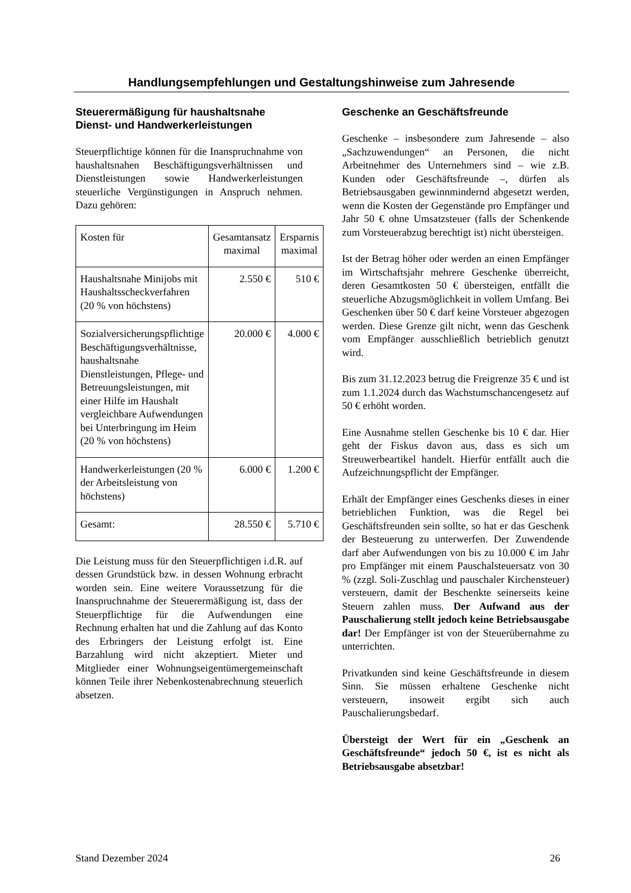Handlungsempfehlungen und Gestaltungshinweise zum Jahresende
Steuerermäßigung für haushaltsnahe Dienst- und Handwerkerleistungen
Steuerpflichtige können für die Inanspruchnahme von haushaltsnahen Beschäftigungsverhältnissen und Dienstleistungen sowie Handwerkerleistungen steuerliche Vergünstigungen in Anspruch nehmen. Dazu gehören:
| Kosten für | Gesamtansatz maximal | Ersparnis maximal |
| Haushaltsnahe Minijobs mit Haushaltsscheckverfahren (20 % von höchstens) | 2.550 € | 510 € |
| Sozialversicherungspflichtige Beschäftigungsverhältnisse, haushaltsnahe Dienstleistungen, Pflege- und Betreuungsleistungen, mit einer Hilfe im Haushalt vergleichbare Aufwendungen bei Unterbringung im Heim (20 % von höchstens) | 20.000 € | 4.000 € |
| Handwerkerleistungen (20 % der Arbeitsleistung von höchstens) | 6.000 € | 1.200 € |
| Gesamt: | 28.550 € | 5.710 € |
Die Leistung muss für den Steuerpflichtigen i.d.R. auf dessen Grundstück bzw. in dessen Wohnung erbracht worden sein. Eine weitere Voraussetzung für die Inanspruchnahme der Steuerermäßigung ist, dass der Steuerpflichtige für die Aufwendungen eine Rechnung erhalten hat und die Zahlung auf das Konto des Erbringers der Leistung erfolgt ist. Eine Barzahlung wird nicht akzeptiert. Mieter und Mitglieder einer Wohnungseigentümergemeinschaft können Teile ihrer Nebenkostenabrechnung steuerlich absetzen.
Geschenke an Geschäftsfreunde
Geschenke – insbesondere zum Jahresende – also „Sachzuwendungen“ an Personen, die nicht Arbeitnehmer des Unternehmers sind – wie z.B. Kunden oder Geschäftsfreunde –, dürfen als Betriebsausgaben gewinnmindernd abgesetzt werden, wenn die Kosten der Gegenstände pro Empfänger und Jahr 50 € ohne Umsatzsteuer (falls der Schenkende zum Vorsteuerabzug berechtigt ist) nicht übersteigen.
Ist der Betrag höher oder werden an einen Empfänger im Wirtschaftsjahr mehrere Geschenke überreicht, deren Gesamtkosten 50 € übersteigen, entfällt die steuerliche Abzugsmöglichkeit in vollem Umfang. Bei Geschenken über 50 € darf keine Vorsteuer abgezogen werden. Diese Grenze gilt nicht, wenn das Geschenk vom Empfänger ausschließlich betrieblich genutzt wird.
Bis zum 31.12.2023 betrug die Freigrenze 35 € und ist zum 1.1.2024 durch das Wachstumschancengesetz auf 50 € erhöht worden.
Eine Ausnahme stellen Geschenke bis 10 € dar. Hier geht der Fiskus davon aus, dass es sich um Streuwerbeartikel handelt. Hierfür entfällt auch die Aufzeichnungspflicht der Empfänger.
Erhält der Empfänger eines Geschenks dieses in einer betrieblichen Funktion, was die Regel bei Geschäftsfreunden sein sollte, so hat er das Geschenk der Besteuerung zu unterwerfen. Der Zuwendende darf aber Aufwendungen von bis zu 10.000 € im Jahr pro Empfänger mit einem Pauschalsteuersatz von 30 % (zzgl. Soli-Zuschlag und pauschaler Kirchensteuer) versteuern, damit der Beschenkte seinerseits keine Steuern zahlen muss. Der Aufwand aus der Pauschalierung stellt jedoch keine Betriebsausgabe dar! Der Empfänger ist von der Steuerübernahme zu unterrichten.
Privatkunden sind keine Geschäftsfreunde in diesem Sinn. Sie müssen erhaltene Geschenke nicht versteuern, insoweit ergibt sich auch Pauschalierungsbedarf.
Übersteigt der Wert für ein „Geschenk an Geschäftsfreunde“ jedoch 50 €, ist es nicht als Betriebsausgabe absetzbar!
Stand Dezember 2024 26